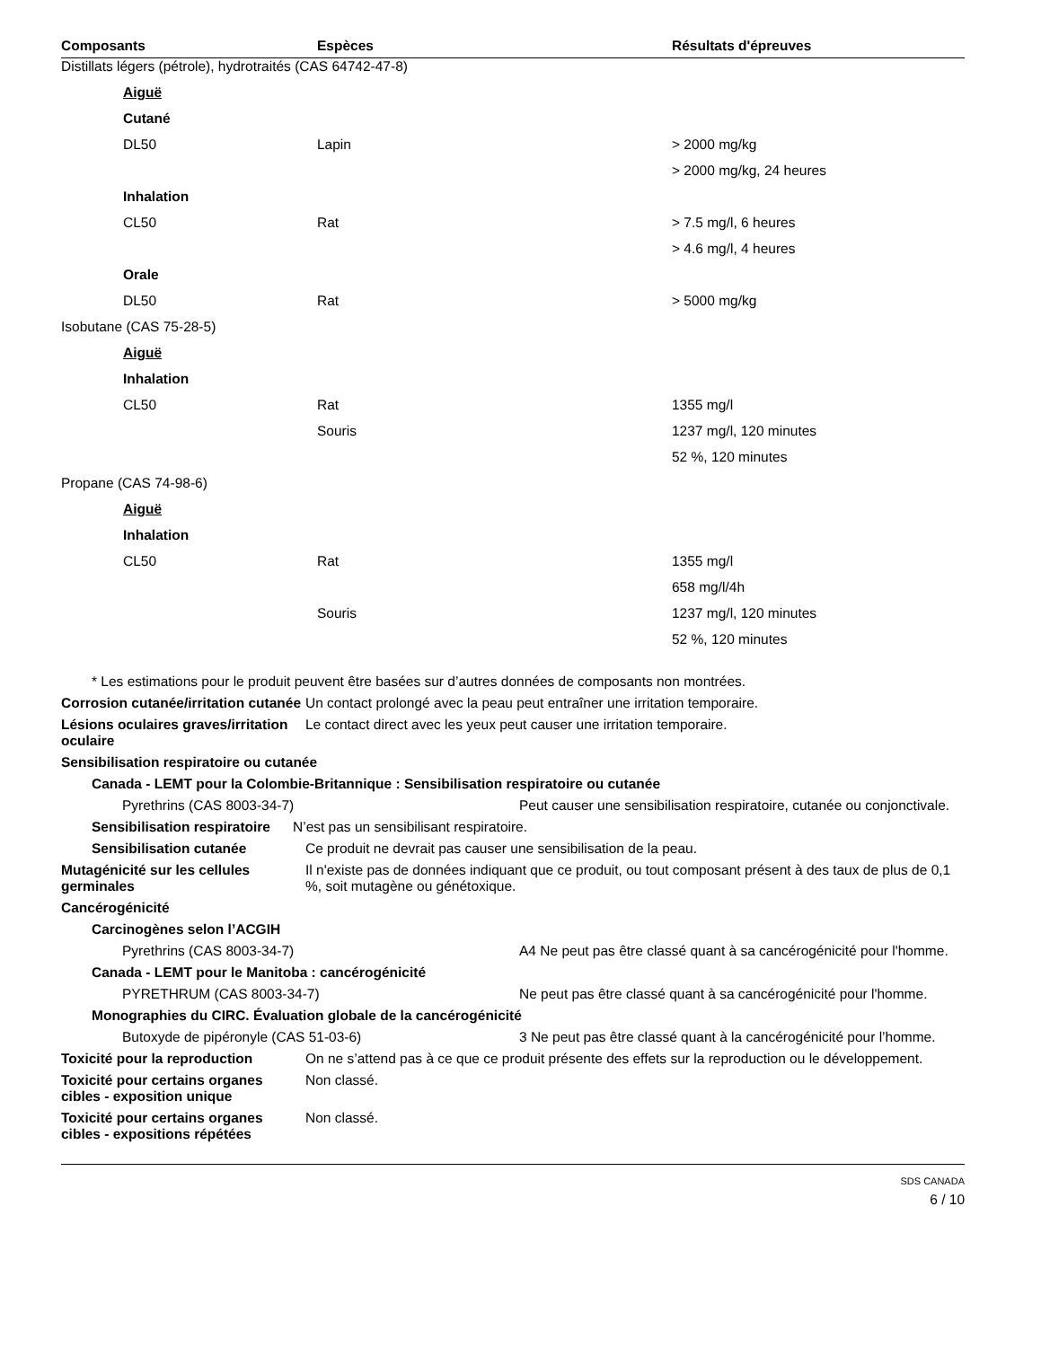| Composants | Espèces | Résultats d'épreuves |
| --- | --- | --- |
| Distillats légers (pétrole), hydrotraités (CAS 64742-47-8) | | |
| Aiguë | | |
| Cutané | | |
| DL50 | Lapin | > 2000 mg/kg |
| | | > 2000 mg/kg, 24 heures |
| Inhalation | | |
| CL50 | Rat | > 7.5 mg/l, 6 heures |
| | | > 4.6 mg/l, 4 heures |
| Orale | | |
| DL50 | Rat | > 5000 mg/kg |
| Isobutane (CAS 75-28-5) | | |
| Aiguë | | |
| Inhalation | | |
| CL50 | Rat | 1355 mg/l |
| | Souris | 1237 mg/l, 120 minutes |
| | | 52 %, 120 minutes |
| Propane (CAS 74-98-6) | | |
| Aiguë | | |
| Inhalation | | |
| CL50 | Rat | 1355 mg/l |
| | | 658 mg/l/4h |
| | Souris | 1237 mg/l, 120 minutes |
| | | 52 %, 120 minutes |
* Les estimations pour le produit peuvent être basées sur d’autres données de composants non montrées.
Corrosion cutanée/irritation cutanée
Un contact prolongé avec la peau peut entraîner une irritation temporaire.
Lésions oculaires graves/irritation oculaire
Le contact direct avec les yeux peut causer une irritation temporaire.
Sensibilisation respiratoire ou cutanée
Canada - LEMT pour la Colombie-Britannique : Sensibilisation respiratoire ou cutanée
Pyrethrins (CAS 8003-34-7) Peut causer une sensibilisation respiratoire, cutanée ou conjonctivale.
Sensibilisation respiratoire
N’est pas un sensibilisant respiratoire.
Sensibilisation cutanée Ce produit ne devrait pas causer une sensibilisation de la peau.
Mutagénicité sur les cellules germinales
Il n'existe pas de données indiquant que ce produit, ou tout composant présent à des taux de plus de 0,1 %, soit mutagène ou génétoxique.
Cancérogénicité
Carcinogènes selon l’ACGIH
Pyrethrins (CAS 8003-34-7) A4 Ne peut pas être classé quant à sa cancérogénicité pour l'homme.
Canada - LEMT pour le Manitoba : cancérogénicité
PYRETHRUM (CAS 8003-34-7) Ne peut pas être classé quant à sa cancérogénicité pour l'homme.
Monographies du CIRC. Évaluation globale de la cancérogénicité
Butoxyde de pipéronyle (CAS 51-03-6) 3 Ne peut pas être classé quant à la cancérogénicité pour l’homme.
Toxicité pour la reproduction On ne s’attend pas à ce que ce produit présente des effets sur la reproduction ou le développement.
Toxicité pour certains organes cibles - exposition unique
Non classé.
Toxicité pour certains organes cibles - expositions répétées
Non classé.
SDS CANADA
6 / 10